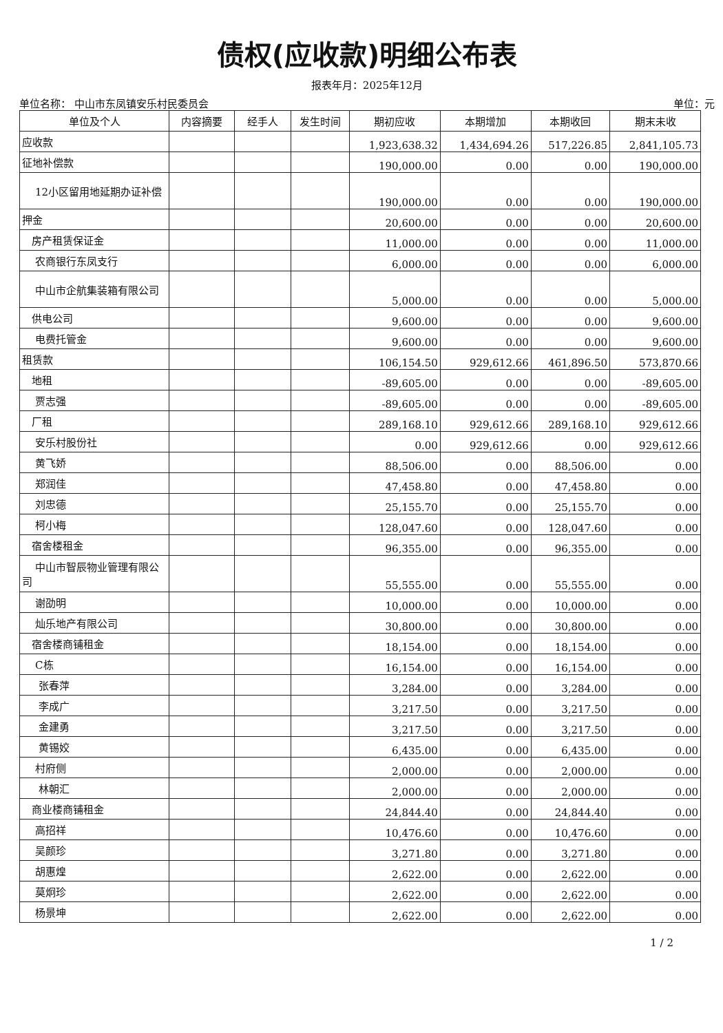债权(应收款)明细公布表
报表年月：2025年12月
单位名称： 中山市东凤镇安乐村民委员会 单位：元
| 单位及个人 | 内容摘要 | 经手人 | 发生时间 | 期初应收 | 本期增加 | 本期收回 | 期末未收 |
| --- | --- | --- | --- | --- | --- | --- | --- |
| 应收款 | | | | 1,923,638.32 | 1,434,694.26 | 517,226.85 | 2,841,105.73 |
| 征地补偿款 | | | | 190,000.00 | 0.00 | 0.00 | 190,000.00 |
| 12小区留用地延期办证补偿 | | | | 190,000.00 | 0.00 | 0.00 | 190,000.00 |
| 押金 | | | | 20,600.00 | 0.00 | 0.00 | 20,600.00 |
| 房产租赁保证金 | | | | 11,000.00 | 0.00 | 0.00 | 11,000.00 |
| 农商银行东凤支行 | | | | 6,000.00 | 0.00 | 0.00 | 6,000.00 |
| 中山市企航集装箱有限公司 | | | | 5,000.00 | 0.00 | 0.00 | 5,000.00 |
| 供电公司 | | | | 9,600.00 | 0.00 | 0.00 | 9,600.00 |
| 电费托管金 | | | | 9,600.00 | 0.00 | 0.00 | 9,600.00 |
| 租赁款 | | | | 106,154.50 | 929,612.66 | 461,896.50 | 573,870.66 |
| 地租 | | | | -89,605.00 | 0.00 | 0.00 | -89,605.00 |
| 贾志强 | | | | -89,605.00 | 0.00 | 0.00 | -89,605.00 |
| 厂租 | | | | 289,168.10 | 929,612.66 | 289,168.10 | 929,612.66 |
| 安乐村股份社 | | | | 0.00 | 929,612.66 | 0.00 | 929,612.66 |
| 黄飞娇 | | | | 88,506.00 | 0.00 | 88,506.00 | 0.00 |
| 郑润佳 | | | | 47,458.80 | 0.00 | 47,458.80 | 0.00 |
| 刘忠德 | | | | 25,155.70 | 0.00 | 25,155.70 | 0.00 |
| 柯小梅 | | | | 128,047.60 | 0.00 | 128,047.60 | 0.00 |
| 宿舍楼租金 | | | | 96,355.00 | 0.00 | 96,355.00 | 0.00 |
| 中山市智辰物业管理有限公司 | | | | 55,555.00 | 0.00 | 55,555.00 | 0.00 |
| 谢劭明 | | | | 10,000.00 | 0.00 | 10,000.00 | 0.00 |
| 灿乐地产有限公司 | | | | 30,800.00 | 0.00 | 30,800.00 | 0.00 |
| 宿舍楼商铺租金 | | | | 18,154.00 | 0.00 | 18,154.00 | 0.00 |
| C栋 | | | | 16,154.00 | 0.00 | 16,154.00 | 0.00 |
| 张春萍 | | | | 3,284.00 | 0.00 | 3,284.00 | 0.00 |
| 李成广 | | | | 3,217.50 | 0.00 | 3,217.50 | 0.00 |
| 金建勇 | | | | 3,217.50 | 0.00 | 3,217.50 | 0.00 |
| 黄锡姣 | | | | 6,435.00 | 0.00 | 6,435.00 | 0.00 |
| 村府侧 | | | | 2,000.00 | 0.00 | 2,000.00 | 0.00 |
| 林朝汇 | | | | 2,000.00 | 0.00 | 2,000.00 | 0.00 |
| 商业楼商铺租金 | | | | 24,844.40 | 0.00 | 24,844.40 | 0.00 |
| 高招祥 | | | | 10,476.60 | 0.00 | 10,476.60 | 0.00 |
| 吴颜珍 | | | | 3,271.80 | 0.00 | 3,271.80 | 0.00 |
| 胡惠煌 | | | | 2,622.00 | 0.00 | 2,622.00 | 0.00 |
| 莫炯珍 | | | | 2,622.00 | 0.00 | 2,622.00 | 0.00 |
| 杨景坤 | | | | 2,622.00 | 0.00 | 2,622.00 | 0.00 |
1 / 2